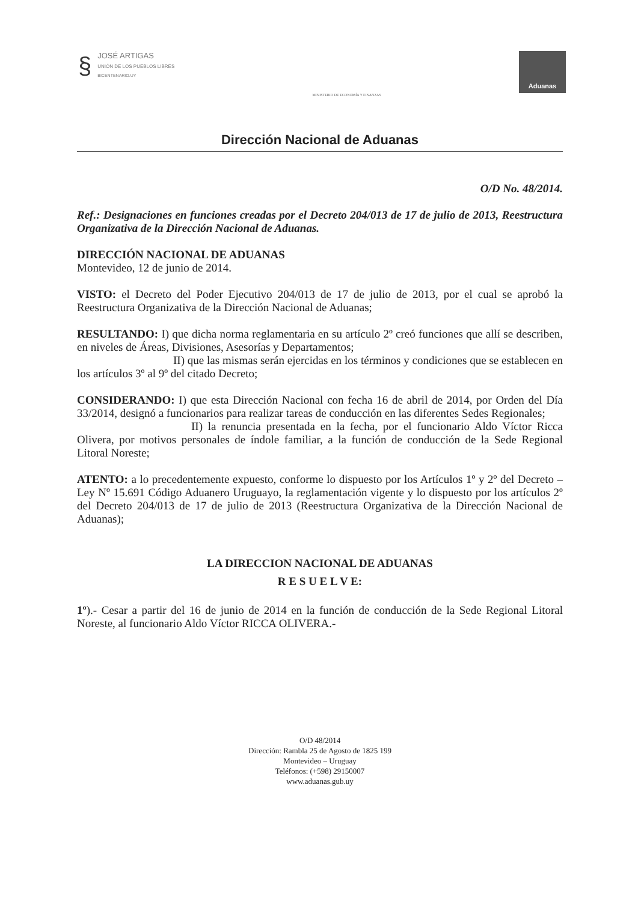§
JOSÉ ARTIGAS
UNIÓN DE LOS PUEBLOS LIBRES
BICENTENARIO.UY
MINISTERIO DE ECONOMÍA Y FINANZAS
Aduanas
Dirección Nacional de Aduanas
O/D No. 48/2014.
Ref.: Designaciones en funciones creadas por el Decreto 204/013 de 17 de julio de 2013, Reestructura Organizativa de la Dirección Nacional de Aduanas.
DIRECCIÓN NACIONAL DE ADUANAS
Montevideo, 12 de junio de 2014.
VISTO: el Decreto del Poder Ejecutivo 204/013 de 17 de julio de 2013, por el cual se aprobó la Reestructura Organizativa de la Dirección Nacional de Aduanas;
RESULTANDO: I) que dicha norma reglamentaria en su artículo 2º creó funciones que allí se describen, en niveles de Áreas, Divisiones, Asesorías y Departamentos;
II) que las mismas serán ejercidas en los términos y condiciones que se establecen en los artículos 3º al 9º del citado Decreto;
CONSIDERANDO: I) que esta Dirección Nacional con fecha 16 de abril de 2014, por Orden del Día 33/2014, designó a funcionarios para realizar tareas de conducción en las diferentes Sedes Regionales;
II) la renuncia presentada en la fecha, por el funcionario Aldo Víctor Ricca Olivera, por motivos personales de índole familiar, a la función de conducción de la Sede Regional Litoral Noreste;
ATENTO: a lo precedentemente expuesto, conforme lo dispuesto por los Artículos 1º y 2º del Decreto – Ley Nº 15.691 Código Aduanero Uruguayo, la reglamentación vigente y lo dispuesto por los artículos 2º del Decreto 204/013 de 17 de julio de 2013 (Reestructura Organizativa de la Dirección Nacional de Aduanas);
LA DIRECCION NACIONAL DE ADUANAS
R E S U E L V E:
1º).- Cesar a partir del 16 de junio de 2014 en la función de conducción de la Sede Regional Litoral Noreste, al funcionario Aldo Víctor RICCA OLIVERA.-
O/D 48/2014
Dirección: Rambla 25 de Agosto de 1825 199
Montevideo – Uruguay
Teléfonos: (+598) 29150007
www.aduanas.gub.uy